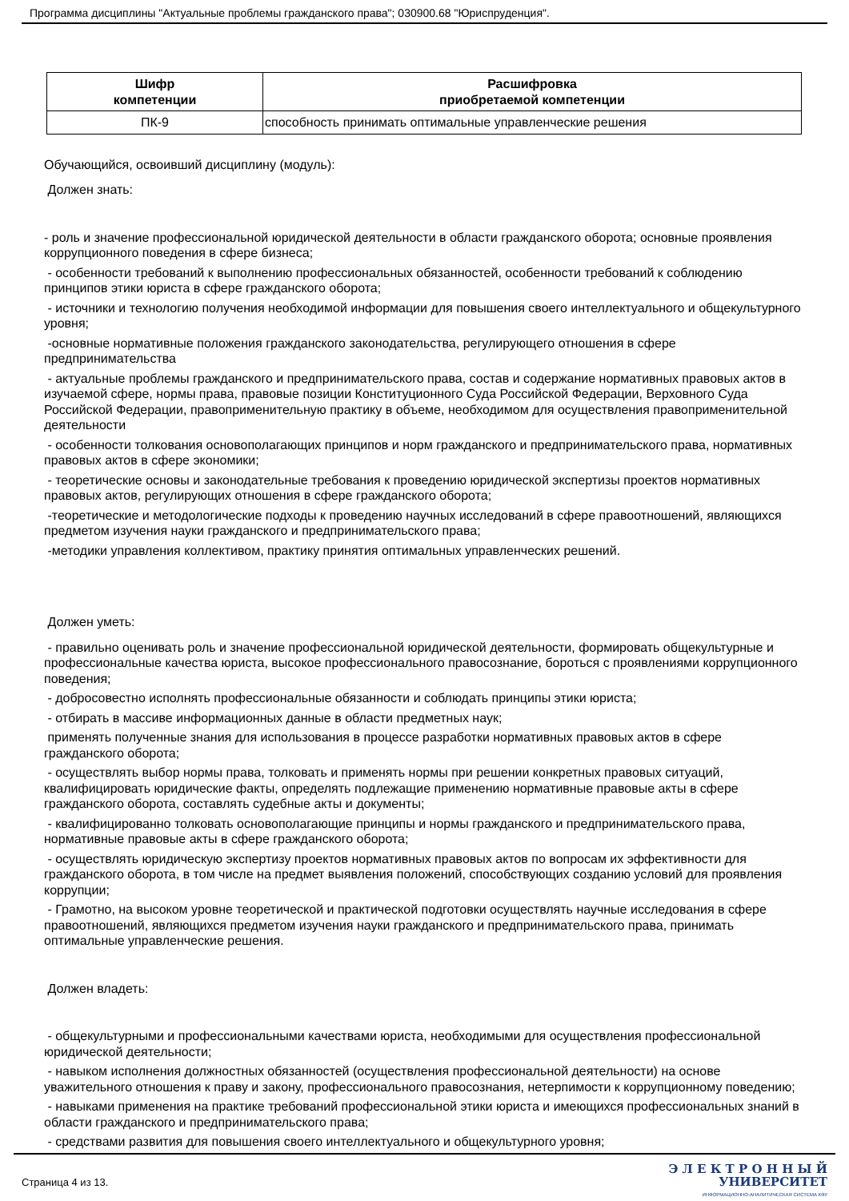Программа дисциплины "Актуальные проблемы гражданского права"; 030900.68 "Юриспруденция".
| Шифр компетенции | Расшифровка приобретаемой компетенции |
| --- | --- |
| ПК-9 | способность принимать оптимальные управленческие решения |
Обучающийся, освоивший дисциплину (модуль):
Должен знать:
- роль и значение профессиональной юридической деятельности в области гражданского оборота; основные проявления коррупционного поведения в сфере бизнеса;
- особенности требований к выполнению профессиональных обязанностей, особенности требований к соблюдению принципов этики юриста в сфере гражданского оборота;
- источники и технологию получения необходимой информации для повышения своего интеллектуального и общекультурного уровня;
-основные нормативные положения гражданского законодательства, регулирующего отношения в сфере предпринимательства
- актуальные проблемы гражданского и предпринимательского права, состав и содержание нормативных правовых актов в изучаемой сфере, нормы права, правовые позиции Конституционного Суда Российской Федерации, Верховного Суда Российской Федерации, правоприменительную практику в объеме, необходимом для осуществления правоприменительной деятельности
- особенности толкования основополагающих принципов и норм гражданского и предпринимательского права, нормативных правовых актов в сфере экономики;
- теоретические основы и законодательные требования к проведению юридической экспертизы проектов нормативных правовых актов, регулирующих отношения в сфере гражданского оборота;
-теоретические и методологические подходы к проведению научных исследований в сфере правоотношений, являющихся предметом изучения науки гражданского и предпринимательского права;
-методики управления коллективом, практику принятия оптимальных управленческих решений.
Должен уметь:
- правильно оценивать роль и значение профессиональной юридической деятельности, формировать общекультурные и профессиональные качества юриста, высокое профессионального правосознание, бороться с проявлениями коррупционного поведения;
- добросовестно исполнять профессиональные обязанности и соблюдать принципы этики юриста;
- отбирать в массиве информационных данные в области предметных наук;
применять полученные знания для использования в процессе разработки нормативных правовых актов в сфере гражданского оборота;
- осуществлять выбор нормы права, толковать и применять нормы при решении конкретных правовых ситуаций, квалифицировать юридические факты, определять подлежащие применению нормативные правовые акты в сфере гражданского оборота, составлять судебные акты и документы;
- квалифицированно толковать основополагающие принципы и нормы гражданского и предпринимательского права, нормативные правовые акты в сфере гражданского оборота;
- осуществлять юридическую экспертизу проектов нормативных правовых актов по вопросам их эффективности для гражданского оборота, в том числе на предмет выявления положений, способствующих созданию условий для проявления коррупции;
- Грамотно, на высоком уровне теоретической и практической подготовки осуществлять научные исследования в сфере правоотношений, являющихся предметом изучения науки гражданского и предпринимательского права, принимать оптимальные управленческие решения.
Должен владеть:
- общекультурными и профессиональными качествами юриста, необходимыми для осуществления профессиональной юридической деятельности;
- навыком исполнения должностных обязанностей (осуществления профессиональной деятельности) на основе уважительного отношения к праву и закону, профессионального правосознания, нетерпимости к коррупционному поведению;
- навыками применения на практике требований профессиональной этики юриста и имеющихся профессиональных знаний в области гражданского и предпринимательского права;
- средствами развития для повышения своего интеллектуального и общекультурного уровня;
Страница 4 из 13.
Э Л Е К Т Р О Н Н Ы Й
УНИВЕРСИТЕТ
ИНФОРМАЦИОННО-АНАЛИТИЧЕСКАЯ СИСТЕМА КФУ